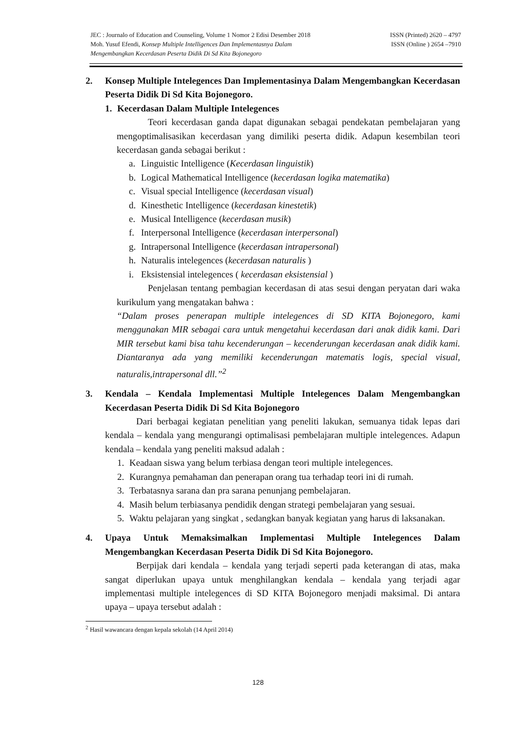JEC : Journalo of Education and Counseling, Volume 1 Nomor 2 Edisi Desember 2018 ISSN (Printed) 2620 – 4797
Moh. Yusuf Efendi, Konsep Multiple Intelligences Dan Implementasnya Dalam ISSN (Online ) 2654 –7910
Mengembangkan Kecerdasan Peserta Didik Di Sd Kita Bojonegoro
2. Konsep Multiple Intelegences Dan Implementasinya Dalam Mengembangkan Kecerdasan Peserta Didik Di Sd Kita Bojonegoro.
1. Kecerdasan Dalam Multiple Intelegences
Teori kecerdasan ganda dapat digunakan sebagai pendekatan pembelajaran yang mengoptimalisasikan kecerdasan yang dimiliki peserta didik. Adapun kesembilan teori kecerdasan ganda sebagai berikut :
a. Linguistic Intelligence (Kecerdasan linguistik)
b. Logical Mathematical Intelligence (kecerdasan logika matematika)
c. Visual special Intelligence (kecerdasan visual)
d. Kinesthetic Intelligence (kecerdasan kinestetik)
e. Musical Intelligence (kecerdasan musik)
f. Interpersonal Intelligence (kecerdasan interpersonal)
g. Intrapersonal Intelligence (kecerdasan intrapersonal)
h. Naturalis intelegences (kecerdasan naturalis )
i. Eksistensial intelegences ( kecerdasan eksistensial )
Penjelasan tentang pembagian kecerdasan di atas sesui dengan peryatan dari waka kurikulum yang mengatakan bahwa :
“Dalam proses penerapan multiple intelegences di SD KITA Bojonegoro, kami menggunakan MIR sebagai cara untuk mengetahui kecerdasan dari anak didik kami. Dari MIR tersebut kami bisa tahu kecenderungan – kecenderungan kecerdasan anak didik kami. Diantaranya ada yang memiliki kecenderungan matematis logis, special visual, naturalis,intrapersonal dll.”<sup>2</sup>
3. Kendala – Kendala Implementasi Multiple Intelegences Dalam Mengembangkan Kecerdasan Peserta Didik Di Sd Kita Bojonegoro
Dari berbagai kegiatan penelitian yang peneliti lakukan, semuanya tidak lepas dari kendala – kendala yang mengurangi optimalisasi pembelajaran multiple intelegences. Adapun kendala – kendala yang peneliti maksud adalah :
1. Keadaan siswa yang belum terbiasa dengan teori multiple intelegences.
2. Kurangnya pemahaman dan penerapan orang tua terhadap teori ini di rumah.
3. Terbatasnya sarana dan pra sarana penunjang pembelajaran.
4. Masih belum terbiasanya pendidik dengan strategi pembelajaran yang sesuai.
5. Waktu pelajaran yang singkat , sedangkan banyak kegiatan yang harus di laksanakan.
4. Upaya Untuk Memaksimalkan Implementasi Multiple Intelegences Dalam Mengembangkan Kecerdasan Peserta Didik Di Sd Kita Bojonegoro.
Berpijak dari kendala – kendala yang terjadi seperti pada keterangan di atas, maka sangat diperlukan upaya untuk menghilangkan kendala – kendala yang terjadi agar implementasi multiple intelegences di SD KITA Bojonegoro menjadi maksimal. Di antara upaya – upaya tersebut adalah :
<sup>2</sup> Hasil wawancara dengan kepala sekolah (14 April 2014)
128